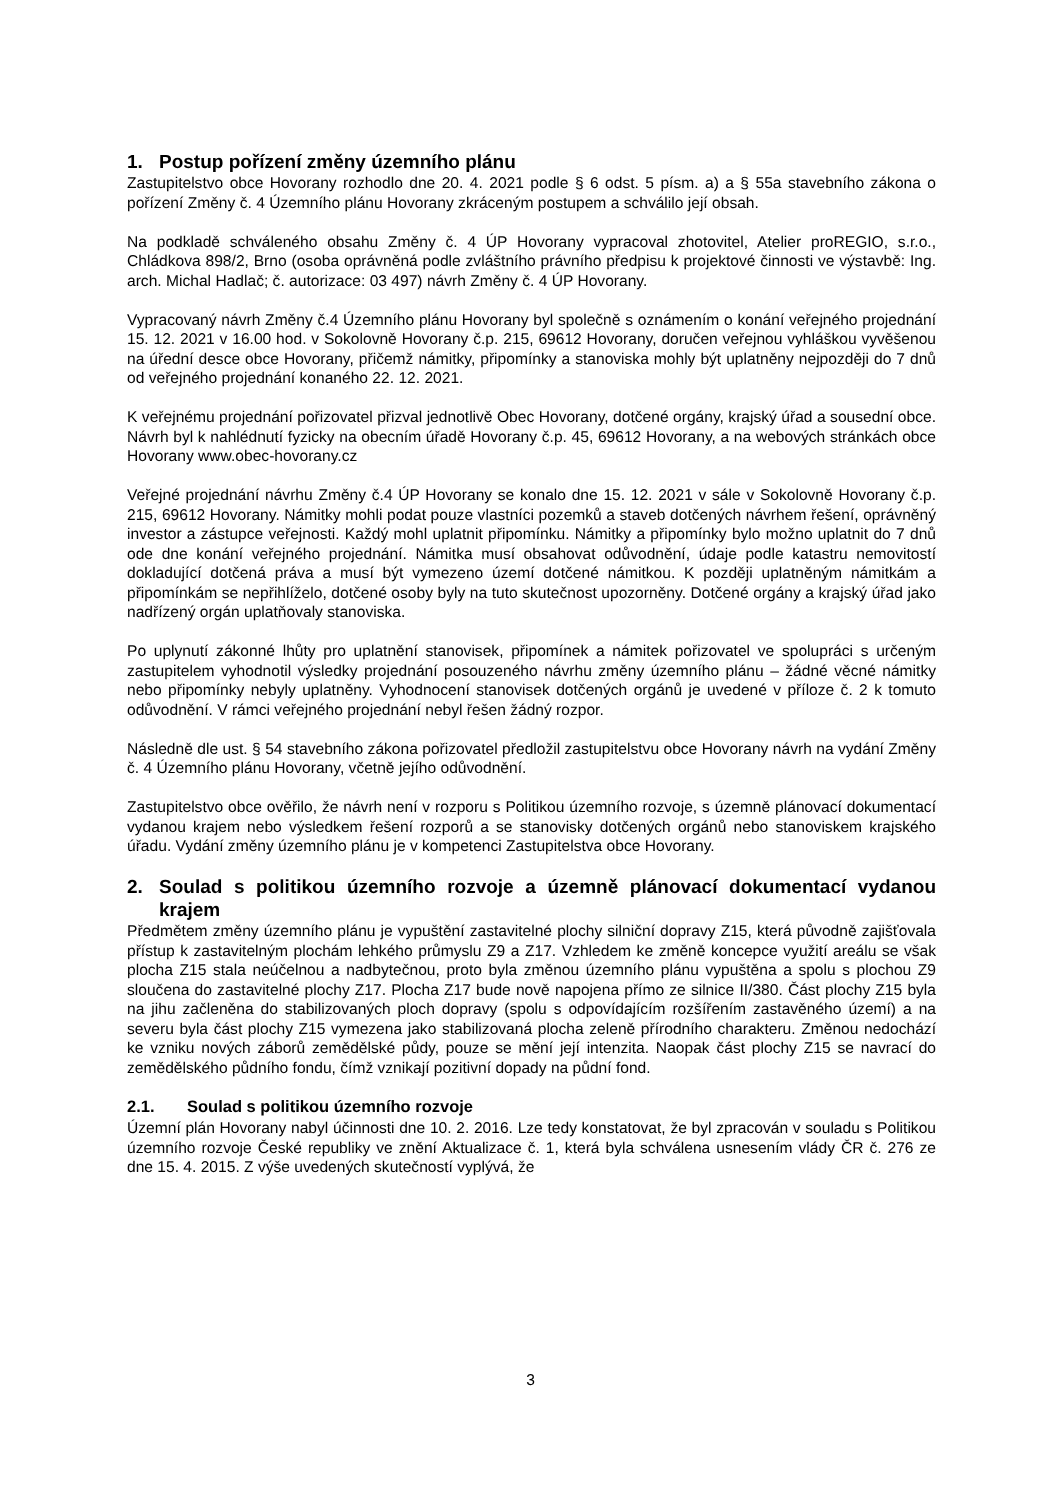1. Postup pořízení změny územního plánu
Zastupitelstvo obce Hovorany rozhodlo dne 20. 4. 2021 podle § 6 odst. 5 písm. a) a § 55a stavebního zákona o pořízení Změny č. 4 Územního plánu Hovorany zkráceným postupem a schválilo její obsah.
Na podkladě schváleného obsahu Změny č. 4 ÚP Hovorany vypracoval zhotovitel, Atelier proREGIO, s.r.o., Chládkova 898/2, Brno (osoba oprávněná podle zvláštního právního předpisu k projektové činnosti ve výstavbě: Ing. arch. Michal Hadlač; č. autorizace: 03 497) návrh Změny č. 4 ÚP Hovorany.
Vypracovaný návrh Změny č.4 Územního plánu Hovorany byl společně s oznámením o konání veřejného projednání 15. 12. 2021 v 16.00 hod. v Sokolovně Hovorany č.p. 215, 69612 Hovorany, doručen veřejnou vyhláškou vyvěšenou na úřední desce obce Hovorany, přičemž námitky, připomínky a stanoviska mohly být uplatněny nejpozději do 7 dnů od veřejného projednání konaného 22. 12. 2021.
K veřejnému projednání pořizovatel přizval jednotlivě Obec Hovorany, dotčené orgány, krajský úřad a sousední obce. Návrh byl k nahlédnutí fyzicky na obecním úřadě Hovorany č.p. 45, 69612 Hovorany, a na webových stránkách obce Hovorany www.obec-hovorany.cz
Veřejné projednání návrhu Změny č.4 ÚP Hovorany se konalo dne 15. 12. 2021 v sále v Sokolovně Hovorany č.p. 215, 69612 Hovorany. Námitky mohli podat pouze vlastníci pozemků a staveb dotčených návrhem řešení, oprávněný investor a zástupce veřejnosti. Každý mohl uplatnit připomínku. Námitky a připomínky bylo možno uplatnit do 7 dnů ode dne konání veřejného projednání. Námitka musí obsahovat odůvodnění, údaje podle katastru nemovitostí dokladující dotčená práva a musí být vymezeno území dotčené námitkou. K později uplatněným námitkám a připomínkám se nepřihlíželo, dotčené osoby byly na tuto skutečnost upozorněny. Dotčené orgány a krajský úřad jako nadřízený orgán uplatňovaly stanoviska.
Po uplynutí zákonné lhůty pro uplatnění stanovisek, připomínek a námitek pořizovatel ve spolupráci s určeným zastupitelem vyhodnotil výsledky projednání posouzeného návrhu změny územního plánu – žádné věcné námitky nebo připomínky nebyly uplatněny. Vyhodnocení stanovisek dotčených orgánů je uvedené v příloze č. 2 k tomuto odůvodnění. V rámci veřejného projednání nebyl řešen žádný rozpor.
Následně dle ust. § 54 stavebního zákona pořizovatel předložil zastupitelstvu obce Hovorany návrh na vydání Změny č. 4 Územního plánu Hovorany, včetně jejího odůvodnění.
Zastupitelstvo obce ověřilo, že návrh není v rozporu s Politikou územního rozvoje, s územně plánovací dokumentací vydanou krajem nebo výsledkem řešení rozporů a se stanovisky dotčených orgánů nebo stanoviskem krajského úřadu. Vydání změny územního plánu je v kompetenci Zastupitelstva obce Hovorany.
2. Soulad s politikou územního rozvoje a územně plánovací dokumentací vydanou krajem
Předmětem změny územního plánu je vypuštění zastavitelné plochy silniční dopravy Z15, která původně zajišťovala přístup k zastavitelným plochám lehkého průmyslu Z9 a Z17. Vzhledem ke změně koncepce využití areálu se však plocha Z15 stala neúčelnou a nadbytečnou, proto byla změnou územního plánu vypuštěna a spolu s plochou Z9 sloučena do zastavitelné plochy Z17. Plocha Z17 bude nově napojena přímo ze silnice II/380. Část plochy Z15 byla na jihu začleněna do stabilizovaných ploch dopravy (spolu s odpovídajícím rozšířením zastavěného území) a na severu byla část plochy Z15 vymezena jako stabilizovaná plocha zeleně přírodního charakteru. Změnou nedochází ke vzniku nových záborů zemědělské půdy, pouze se mění její intenzita. Naopak část plochy Z15 se navrací do zemědělského půdního fondu, čímž vznikají pozitivní dopady na půdní fond.
2.1. Soulad s politikou územního rozvoje
Územní plán Hovorany nabyl účinnosti dne 10. 2. 2016. Lze tedy konstatovat, že byl zpracován v souladu s Politikou územního rozvoje České republiky ve znění Aktualizace č. 1, která byla schválena usnesením vlády ČR č. 276 ze dne 15. 4. 2015. Z výše uvedených skutečností vyplývá, že
3